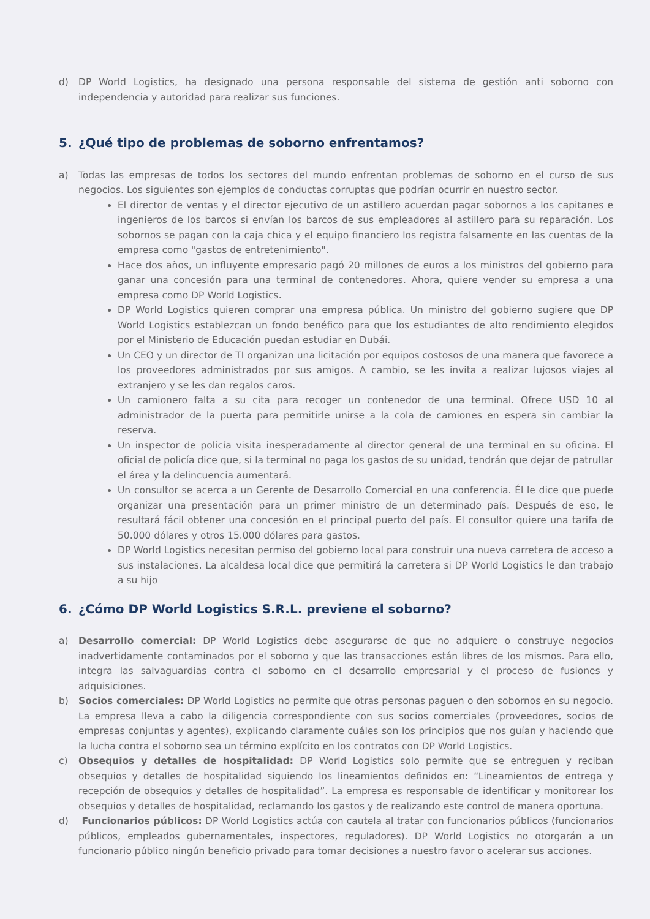d) DP World Logistics, ha designado una persona responsable del sistema de gestión anti soborno con independencia y autoridad para realizar sus funciones.
5. ¿Qué tipo de problemas de soborno enfrentamos?
a) Todas las empresas de todos los sectores del mundo enfrentan problemas de soborno en el curso de sus negocios. Los siguientes son ejemplos de conductas corruptas que podrían ocurrir en nuestro sector.
El director de ventas y el director ejecutivo de un astillero acuerdan pagar sobornos a los capitanes e ingenieros de los barcos si envían los barcos de sus empleadores al astillero para su reparación. Los sobornos se pagan con la caja chica y el equipo financiero los registra falsamente en las cuentas de la empresa como "gastos de entretenimiento".
Hace dos años, un influyente empresario pagó 20 millones de euros a los ministros del gobierno para ganar una concesión para una terminal de contenedores. Ahora, quiere vender su empresa a una empresa como DP World Logistics.
DP World Logistics quieren comprar una empresa pública. Un ministro del gobierno sugiere que DP World Logistics establezcan un fondo benéfico para que los estudiantes de alto rendimiento elegidos por el Ministerio de Educación puedan estudiar en Dubái.
Un CEO y un director de TI organizan una licitación por equipos costosos de una manera que favorece a los proveedores administrados por sus amigos. A cambio, se les invita a realizar lujosos viajes al extranjero y se les dan regalos caros.
Un camionero falta a su cita para recoger un contenedor de una terminal. Ofrece USD 10 al administrador de la puerta para permitirle unirse a la cola de camiones en espera sin cambiar la reserva.
Un inspector de policía visita inesperadamente al director general de una terminal en su oficina. El oficial de policía dice que, si la terminal no paga los gastos de su unidad, tendrán que dejar de patrullar el área y la delincuencia aumentará.
Un consultor se acerca a un Gerente de Desarrollo Comercial en una conferencia. Él le dice que puede organizar una presentación para un primer ministro de un determinado país. Después de eso, le resultará fácil obtener una concesión en el principal puerto del país. El consultor quiere una tarifa de 50.000 dólares y otros 15.000 dólares para gastos.
DP World Logistics necesitan permiso del gobierno local para construir una nueva carretera de acceso a sus instalaciones. La alcaldesa local dice que permitirá la carretera si DP World Logistics le dan trabajo a su hijo
6. ¿Cómo DP World Logistics S.R.L. previene el soborno?
a) Desarrollo comercial: DP World Logistics debe asegurarse de que no adquiere o construye negocios inadvertidamente contaminados por el soborno y que las transacciones están libres de los mismos. Para ello, integra las salvaguardias contra el soborno en el desarrollo empresarial y el proceso de fusiones y adquisiciones.
b) Socios comerciales: DP World Logistics no permite que otras personas paguen o den sobornos en su negocio. La empresa lleva a cabo la diligencia correspondiente con sus socios comerciales (proveedores, socios de empresas conjuntas y agentes), explicando claramente cuáles son los principios que nos guían y haciendo que la lucha contra el soborno sea un término explícito en los contratos con DP World Logistics.
c) Obsequios y detalles de hospitalidad: DP World Logistics solo permite que se entreguen y reciban obsequios y detalles de hospitalidad siguiendo los lineamientos definidos en: “Lineamientos de entrega y recepción de obsequios y detalles de hospitalidad”. La empresa es responsable de identificar y monitorear los obsequios y detalles de hospitalidad, reclamando los gastos y de realizando este control de manera oportuna.
d) Funcionarios públicos: DP World Logistics actúa con cautela al tratar con funcionarios públicos (funcionarios públicos, empleados gubernamentales, inspectores, reguladores). DP World Logistics no otorgarán a un funcionario público ningún beneficio privado para tomar decisiones a nuestro favor o acelerar sus acciones.